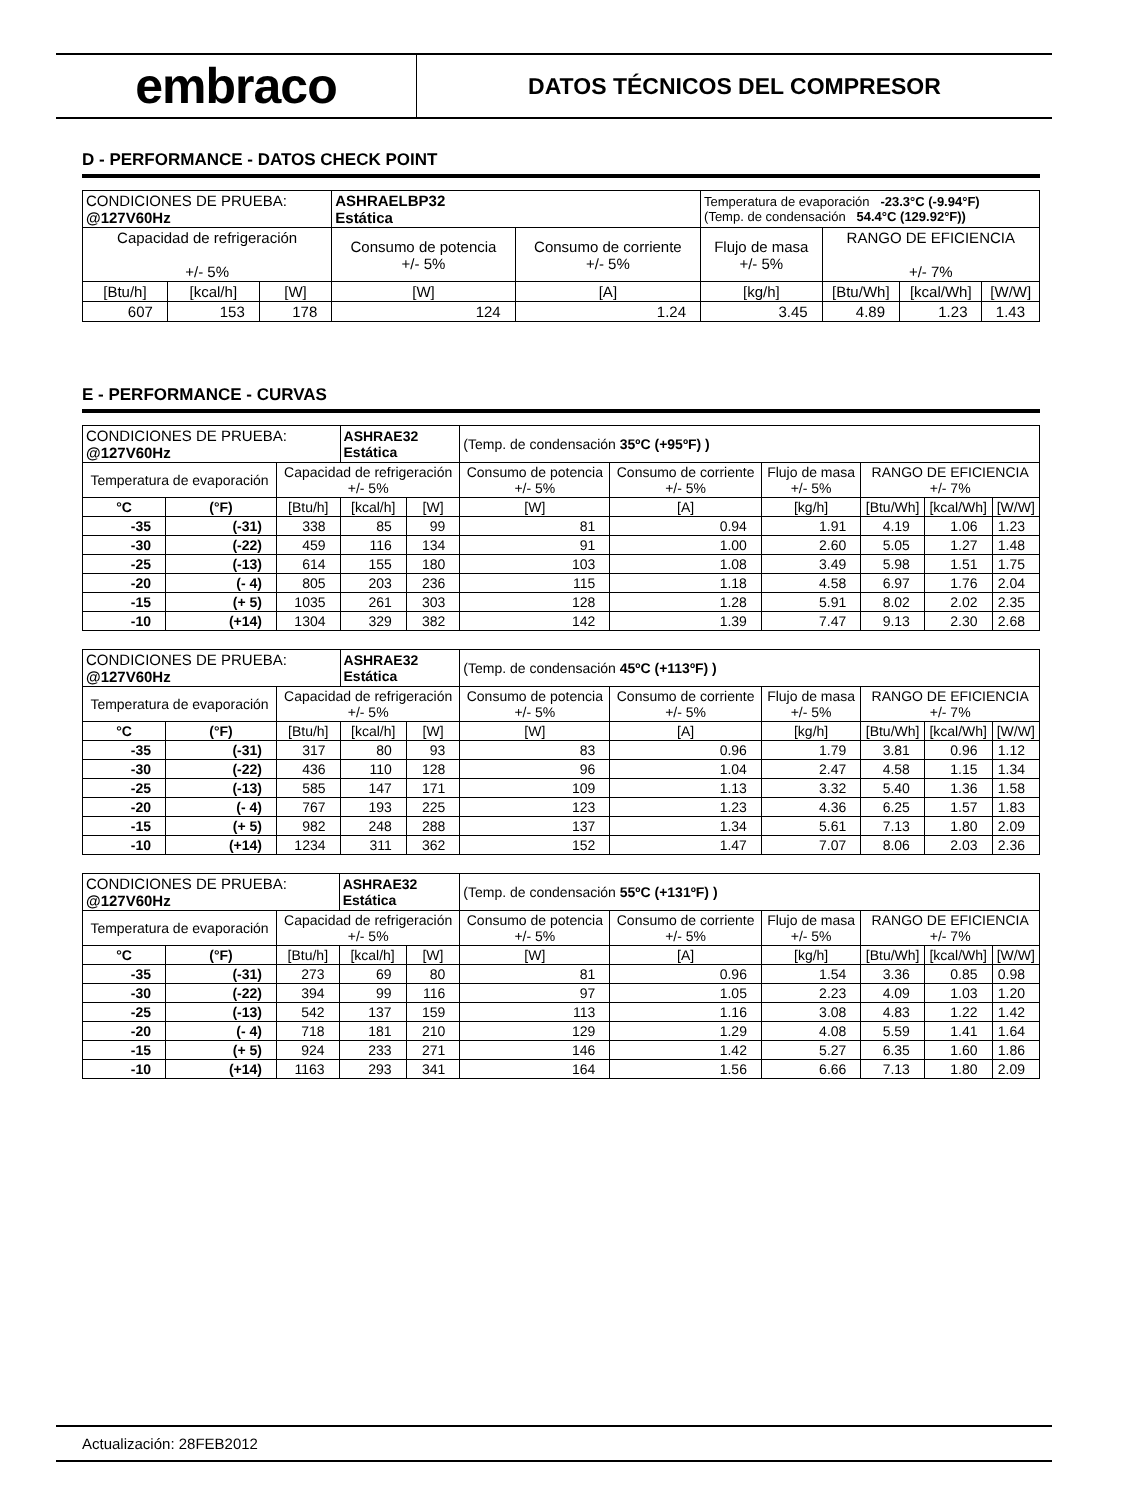embraco
DATOS TÉCNICOS DEL COMPRESOR
D - PERFORMANCE - DATOS CHECK POINT
| CONDICIONES DE PRUEBA: @127V60Hz | | | ASHRAELBP32 Estática | | Temperatura de evaporación -23.3°C (-9.94°F) (Temp. de condensación 54.4°C (129.92°F)) | | | |
| Capacidad de refrigeración +/- 5% | | | Consumo de potencia +/- 5% | Consumo de corriente +/- 5% | Flujo de masa +/- 5% | RANGO DE EFICIENCIA +/- 7% | | |
| [Btu/h] | [kcal/h] | [W] | [W] | [A] | [kg/h] | [Btu/Wh] | [kcal/Wh] | [W/W] |
| 607 | 153 | 178 | 124 | 1.24 | 3.45 | 4.89 | 1.23 | 1.43 |
E - PERFORMANCE - CURVAS
| CONDICIONES DE PRUEBA: @127V60Hz | | | ASHRAE32 Estática | | (Temp. de condensación 35ºC (+95ºF) ) | | | | | |
| Temperatura de evaporación | | Capacidad de refrigeración +/- 5% | | | Consumo de potencia +/- 5% | Consumo de corriente +/- 5% | Flujo de masa +/- 5% | RANGO DE EFICIENCIA +/- 7% | | |
| °C | (°F) | [Btu/h] | [kcal/h] | [W] | [W] | [A] | [kg/h] | [Btu/Wh] | [kcal/Wh] | [W/W] |
| -35 | (-31) | 338 | 85 | 99 | 81 | 0.94 | 1.91 | 4.19 | 1.06 | 1.23 |
| -30 | (-22) | 459 | 116 | 134 | 91 | 1.00 | 2.60 | 5.05 | 1.27 | 1.48 |
| -25 | (-13) | 614 | 155 | 180 | 103 | 1.08 | 3.49 | 5.98 | 1.51 | 1.75 |
| -20 | (- 4) | 805 | 203 | 236 | 115 | 1.18 | 4.58 | 6.97 | 1.76 | 2.04 |
| -15 | (+ 5) | 1035 | 261 | 303 | 128 | 1.28 | 5.91 | 8.02 | 2.02 | 2.35 |
| -10 | (+14) | 1304 | 329 | 382 | 142 | 1.39 | 7.47 | 9.13 | 2.30 | 2.68 |
| CONDICIONES DE PRUEBA: @127V60Hz | | | ASHRAE32 Estática | | (Temp. de condensación 45ºC (+113ºF) ) | | | | | |
| Temperatura de evaporación | | Capacidad de refrigeración +/- 5% | | | Consumo de potencia +/- 5% | Consumo de corriente +/- 5% | Flujo de masa +/- 5% | RANGO DE EFICIENCIA +/- 7% | | |
| °C | (°F) | [Btu/h] | [kcal/h] | [W] | [W] | [A] | [kg/h] | [Btu/Wh] | [kcal/Wh] | [W/W] |
| -35 | (-31) | 317 | 80 | 93 | 83 | 0.96 | 1.79 | 3.81 | 0.96 | 1.12 |
| -30 | (-22) | 436 | 110 | 128 | 96 | 1.04 | 2.47 | 4.58 | 1.15 | 1.34 |
| -25 | (-13) | 585 | 147 | 171 | 109 | 1.13 | 3.32 | 5.40 | 1.36 | 1.58 |
| -20 | (- 4) | 767 | 193 | 225 | 123 | 1.23 | 4.36 | 6.25 | 1.57 | 1.83 |
| -15 | (+ 5) | 982 | 248 | 288 | 137 | 1.34 | 5.61 | 7.13 | 1.80 | 2.09 |
| -10 | (+14) | 1234 | 311 | 362 | 152 | 1.47 | 7.07 | 8.06 | 2.03 | 2.36 |
| CONDICIONES DE PRUEBA: @127V60Hz | | | ASHRAE32 Estática | | (Temp. de condensación 55ºC (+131ºF) ) | | | | | |
| Temperatura de evaporación | | Capacidad de refrigeración +/- 5% | | | Consumo de potencia +/- 5% | Consumo de corriente +/- 5% | Flujo de masa +/- 5% | RANGO DE EFICIENCIA +/- 7% | | |
| °C | (°F) | [Btu/h] | [kcal/h] | [W] | [W] | [A] | [kg/h] | [Btu/Wh] | [kcal/Wh] | [W/W] |
| -35 | (-31) | 273 | 69 | 80 | 81 | 0.96 | 1.54 | 3.36 | 0.85 | 0.98 |
| -30 | (-22) | 394 | 99 | 116 | 97 | 1.05 | 2.23 | 4.09 | 1.03 | 1.20 |
| -25 | (-13) | 542 | 137 | 159 | 113 | 1.16 | 3.08 | 4.83 | 1.22 | 1.42 |
| -20 | (- 4) | 718 | 181 | 210 | 129 | 1.29 | 4.08 | 5.59 | 1.41 | 1.64 |
| -15 | (+ 5) | 924 | 233 | 271 | 146 | 1.42 | 5.27 | 6.35 | 1.60 | 1.86 |
| -10 | (+14) | 1163 | 293 | 341 | 164 | 1.56 | 6.66 | 7.13 | 1.80 | 2.09 |
Actualización: 28FEB2012